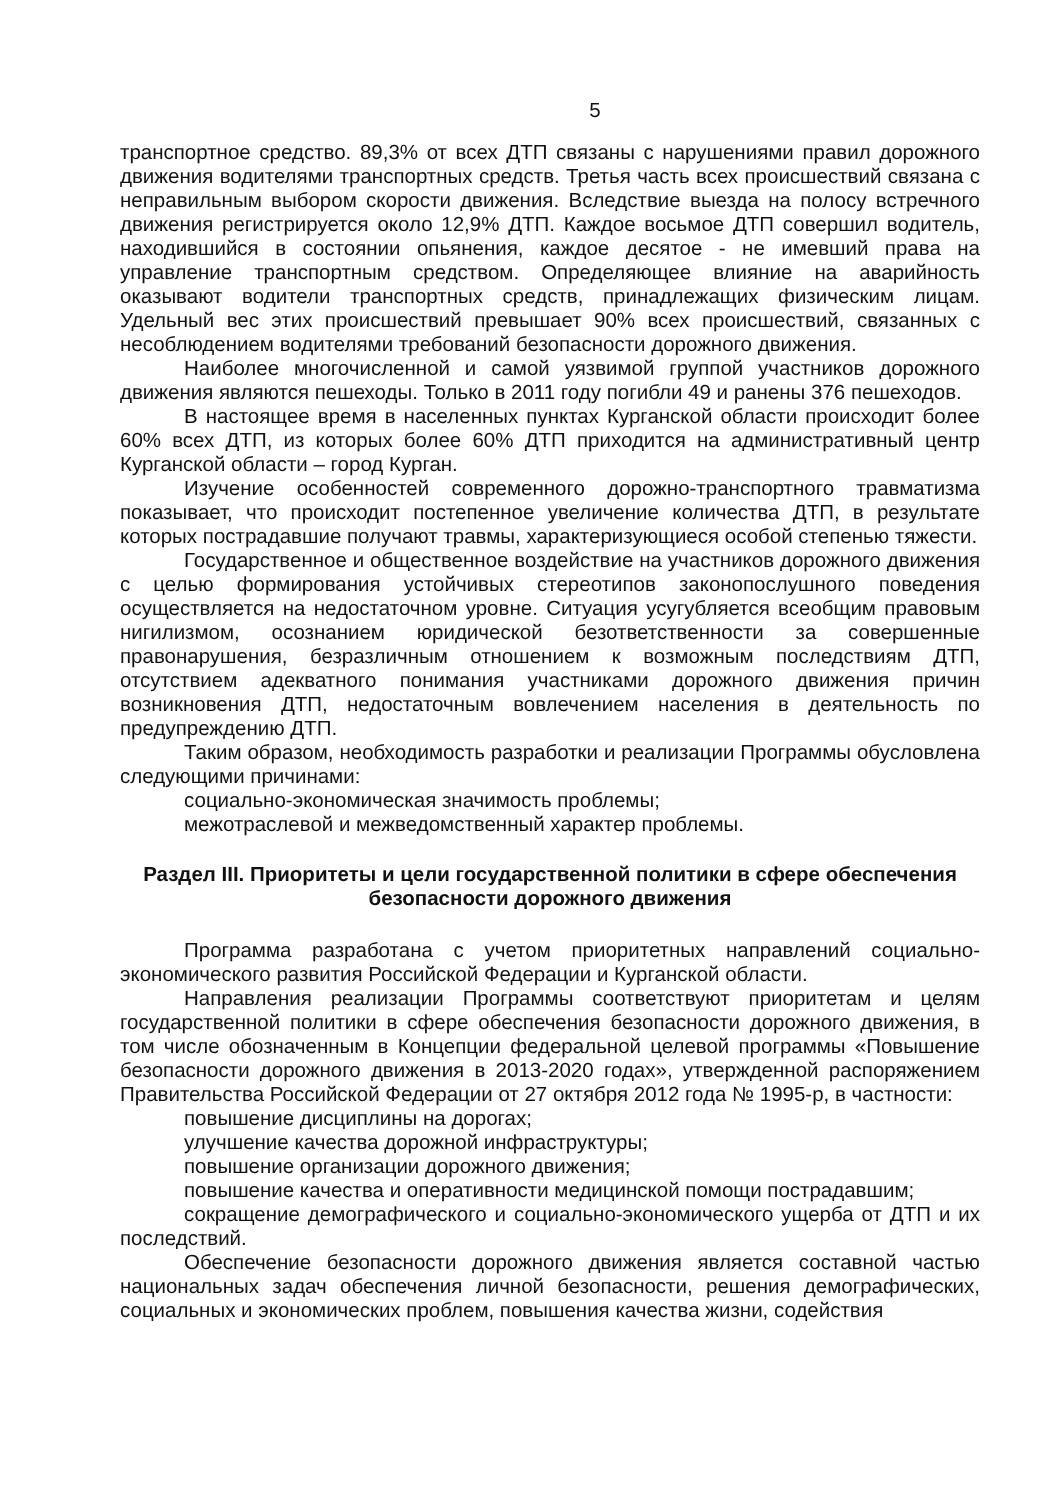5
транспортное средство. 89,3% от всех ДТП связаны с нарушениями правил дорожного движения водителями транспортных средств. Третья часть всех происшествий связана с неправильным выбором скорости движения. Вследствие выезда на полосу встречного движения регистрируется около 12,9% ДТП. Каждое восьмое ДТП совершил водитель, находившийся в состоянии опьянения, каждое десятое - не имевший права на управление транспортным средством. Определяющее влияние на аварийность оказывают водители транспортных средств, принадлежащих физическим лицам. Удельный вес этих происшествий превышает 90% всех происшествий, связанных с несоблюдением водителями требований безопасности дорожного движения.
Наиболее многочисленной и самой уязвимой группой участников дорожного движения являются пешеходы. Только в 2011 году погибли 49 и ранены 376 пешеходов.
В настоящее время в населенных пунктах Курганской области происходит более 60% всех ДТП, из которых более 60% ДТП приходится на административный центр Курганской области – город Курган.
Изучение особенностей современного дорожно-транспортного травматизма показывает, что происходит постепенное увеличение количества ДТП, в результате которых пострадавшие получают травмы, характеризующиеся особой степенью тяжести.
Государственное и общественное воздействие на участников дорожного движения с целью формирования устойчивых стереотипов законопослушного поведения осуществляется на недостаточном уровне. Ситуация усугубляется всеобщим правовым нигилизмом, осознанием юридической безответственности за совершенные правонарушения, безразличным отношением к возможным последствиям ДТП, отсутствием адекватного понимания участниками дорожного движения причин возникновения ДТП, недостаточным вовлечением населения в деятельность по предупреждению ДТП.
Таким образом, необходимость разработки и реализации Программы обусловлена следующими причинами:
социально-экономическая значимость проблемы;
межотраслевой и межведомственный характер проблемы.
Раздел III. Приоритеты и цели государственной политики в сфере обеспечения безопасности дорожного движения
Программа разработана с учетом приоритетных направлений социально-экономического развития Российской Федерации и Курганской области.
Направления реализации Программы соответствуют приоритетам и целям государственной политики в сфере обеспечения безопасности дорожного движения, в том числе обозначенным в Концепции федеральной целевой программы «Повышение безопасности дорожного движения в 2013-2020 годах», утвержденной распоряжением Правительства Российской Федерации от 27 октября 2012 года № 1995-р, в частности:
повышение дисциплины на дорогах;
улучшение качества дорожной инфраструктуры;
повышение организации дорожного движения;
повышение качества и оперативности медицинской помощи пострадавшим;
сокращение демографического и социально-экономического ущерба от ДТП и их последствий.
Обеспечение безопасности дорожного движения является составной частью национальных задач обеспечения личной безопасности, решения демографических, социальных и экономических проблем, повышения качества жизни, содействия